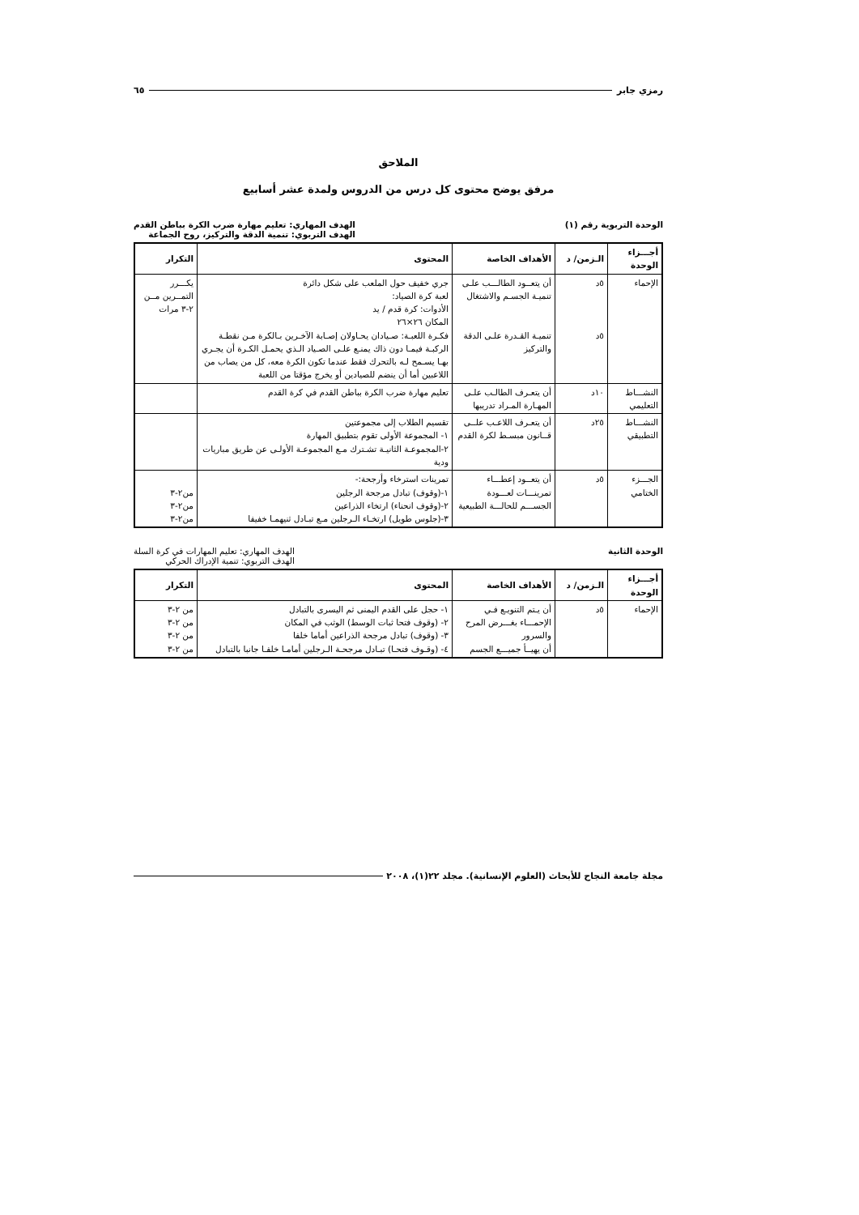رمزي جابر ٦٥
الملاحق
مرفق يوضح محتوى كل درس من الدروس ولمدة عشر أسابيع
الوحدة التربوية رقم (١) الهدف المهاري: تعليم مهارة ضرب الكرة بباطن القدم
الهدف التربوي: تنمية الدقة والتركيز، روح الجماعة
| أجـــزاء الوحدة | الـزمن/ د | الأهداف الخاصة | المحتوى | التكرار |
| --- | --- | --- | --- | --- |
| الإحماء | ٥د ٥د | أن يتعــود الطالـــب علـى تنميـة الجسـم والاشتغال تنميـة القـدرة علـى الدقة والتركيز | جري خفيف حول الملعب على شكل دائرة لعبة كرة الصياد: الأدوات: كرة قدم / يد المكان ٢٦×٢٦ فكـرة اللعبـة: صـيادان يحـاولان إصـابة الآخـرين بـالكرة مـن نقطـة الركبـة فيمـا دون ذاك يمنـع علـى الصـياد الـذي يحمـل الكـرة أن يجـري بهـا يسـمح لـه بالتحرك فقط عندما تكون الكرة معه، كل من يصاب من اللاعبين أما أن ينضم للصيادين أو يخرج مؤقتا من اللعبة | يكـــرر التمــرين مــن ٢-٣ مرات |
| النشـــاط التعليمي | ١٠د | أن يتعـرف الطالـب علـى المهـارة المـراد تدريبها | تعليم مهارة ضرب الكرة بباطن القدم في كرة القدم | |
| النشـــاط التطبيقي | ٢٥د | أن يتعـرف اللاعـب علــى قــانون مبسـط لكرة القدم | تقسيم الطلاب إلى مجموعتين ١- المجموعة الأولى تقوم بتطبيق المهارة ٢-المجموعـة الثانيـة تشـترك مـع المجموعـة الأولـى عن طريق مباريات ودية | |
| الجـــزء الختامي | ٥د | أن يتعــود إعطـــاء تمرينـــات لعـــودة الجســـم للحالـــة الطبيعية | تمرينات استرخاء وأرجحة:- ١-(وقوف) تبادل مرجحة الرجلين ٢-(وقوف انحناء) ارتخاء الذراعين ٣-(جلوس طويل) ارتخـاء الـرجلين مـع تبـادل ثنيهمـا خفيفا | من٢-٣ من٢-٣ من٢-٣ |
الوحدة الثانية الهدف المهاري: تعليم المهارات في كرة السلة
الهدف التربوي: تنمية الإدراك الحركي
| أجـــزاء الوحدة | الـزمن/ د | الأهداف الخاصة | المحتوى | التكرار |
| --- | --- | --- | --- | --- |
| الإحماء | ٥د | أن يـتم التنويـع فـي الإحمـــاء بغـــرض المرح والسرور أن يهيــأ جميـــع الجسم | ١- حجل على القدم اليمنى ثم اليسرى بالتبادل ٢- (وقوف فتحا ثبات الوسط) الوثب في المكان ٣- (وقوف) تبادل مرجحة الذراعين أماما خلفا ٤- (وقـوف فتحـا) تبـادل مرجحـة الـرجلين أمامـا خلفـا جانبا بالتبادل | من ٢-٣ من ٢-٣ من ٢-٣ من ٢-٣ |
مجلة جامعة النجاح للأبحاث (العلوم الإنسانية). مجلد ٢٢(١)، ٢٠٠٨